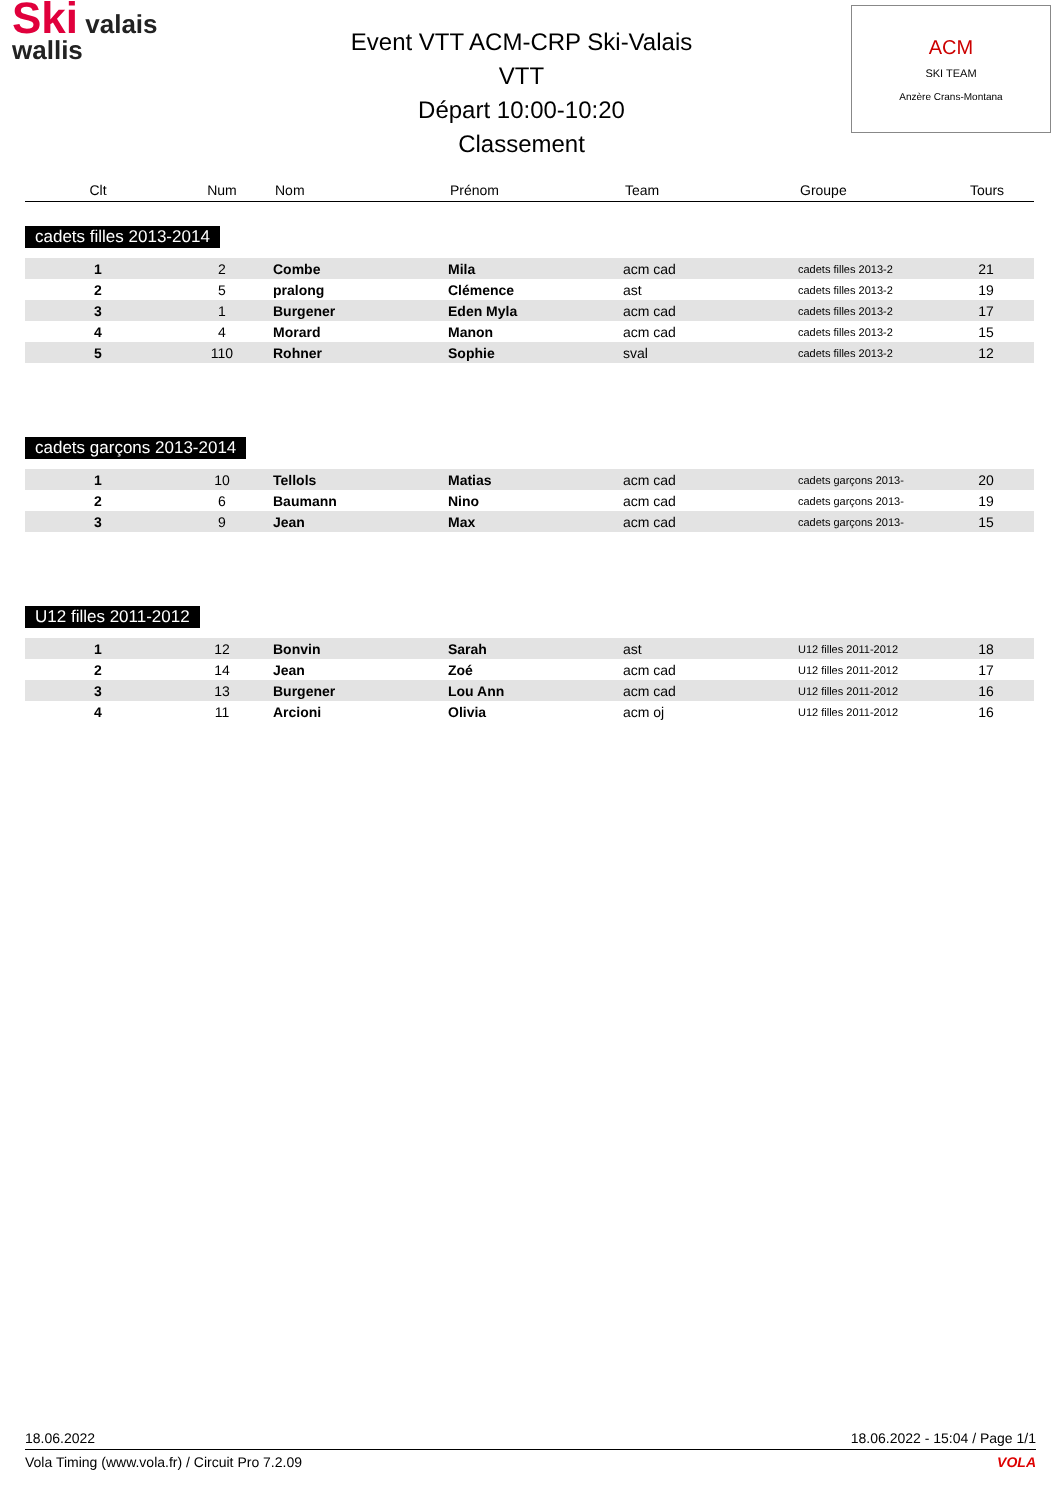Ski valais
wallis
Event VTT ACM-CRP Ski-Valais
VTT
Départ 10:00-10:20
Classement
ACM
SKI TEAM
Anzère Crans-Montana
| Clt | Num | Nom | Prénom | Team | Groupe | Tours |
| --- | --- | --- | --- | --- | --- | --- |
cadets filles 2013-2014
| 1 | 2 | Combe | Mila | acm cad | cadets filles 2013-2 | 21 |
| 2 | 5 | pralong | Clémence | ast | cadets filles 2013-2 | 19 |
| 3 | 1 | Burgener | Eden Myla | acm cad | cadets filles 2013-2 | 17 |
| 4 | 4 | Morard | Manon | acm cad | cadets filles 2013-2 | 15 |
| 5 | 110 | Rohner | Sophie | sval | cadets filles 2013-2 | 12 |
cadets garçons 2013-2014
| 1 | 10 | Tellols | Matias | acm cad | cadets garçons 2013- | 20 |
| 2 | 6 | Baumann | Nino | acm cad | cadets garçons 2013- | 19 |
| 3 | 9 | Jean | Max | acm cad | cadets garçons 2013- | 15 |
U12 filles 2011-2012
| 1 | 12 | Bonvin | Sarah | ast | U12 filles 2011-2012 | 18 |
| 2 | 14 | Jean | Zoé | acm cad | U12 filles 2011-2012 | 17 |
| 3 | 13 | Burgener | Lou Ann | acm cad | U12 filles 2011-2012 | 16 |
| 4 | 11 | Arcioni | Olivia | acm oj | U12 filles 2011-2012 | 16 |
18.06.2022 18.06.2022 - 15:04 / Page 1/1
Vola Timing (www.vola.fr) / Circuit Pro 7.2.09 VOLA